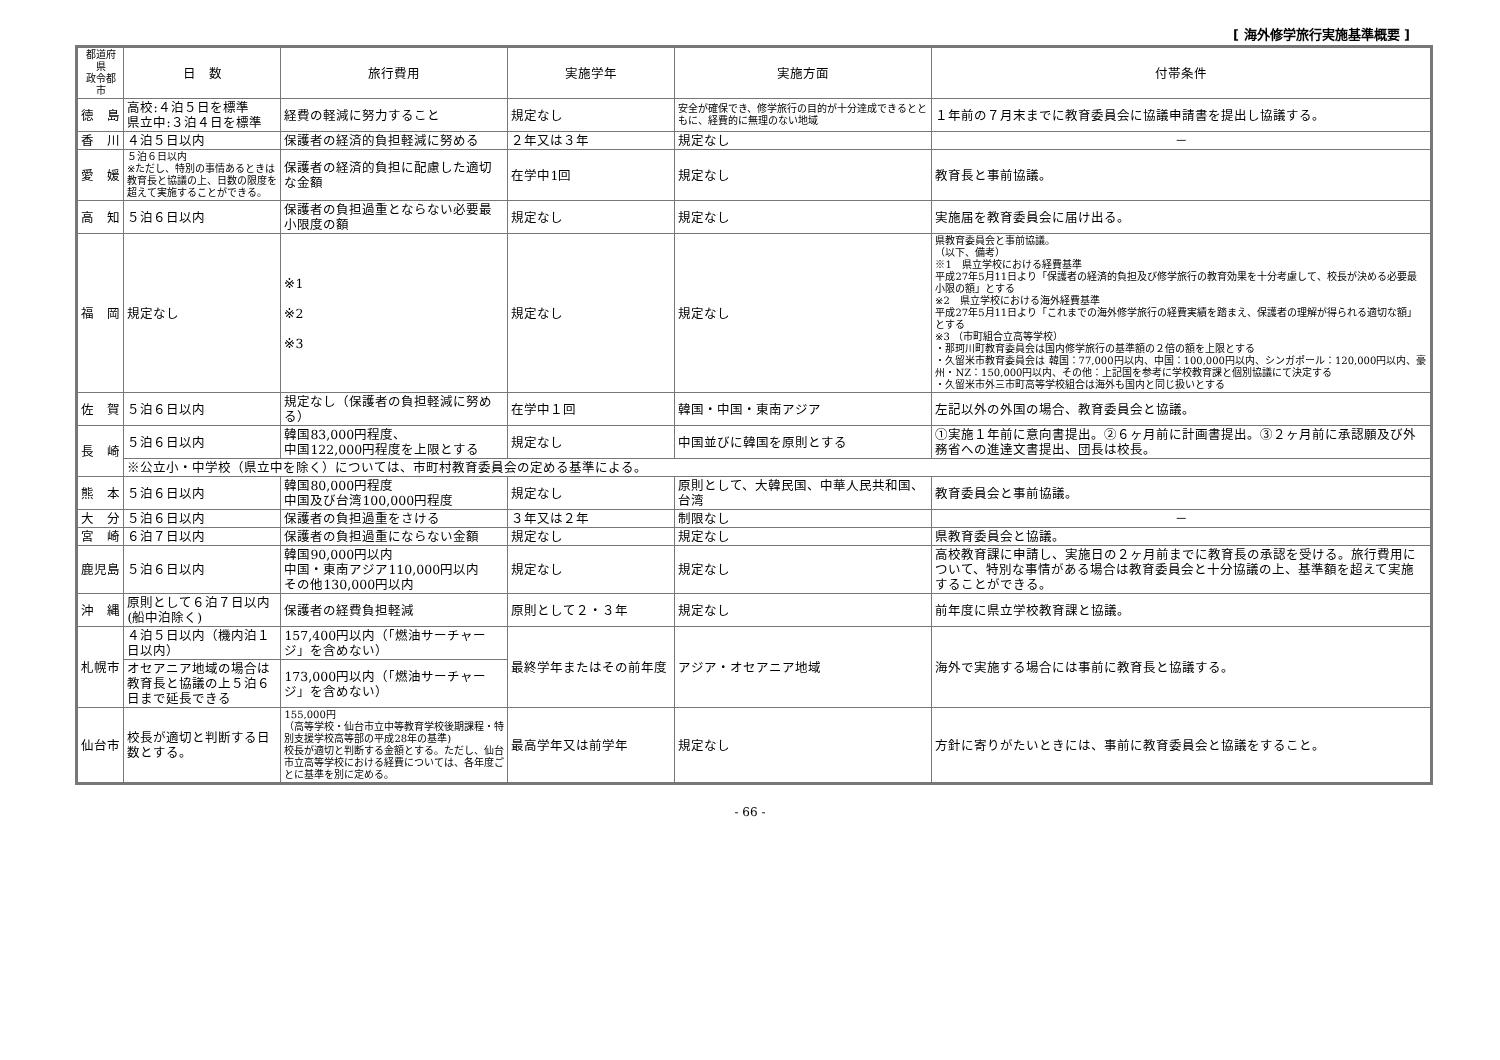[ 海外修学旅行実施基準概要 ]
| 都道府県 政令都市 | 日 数 | 旅行費用 | 実施学年 | 実施方面 | 付帯条件 |
| --- | --- | --- | --- | --- | --- |
| 徳 島 | 高校:４泊５日を標準 県立中:３泊４日を標準 | 経費の軽減に努力すること | 規定なし | 安全が確保でき、修学旅行の目的が十分達成できるとともに、経費的に無理のない地域 | １年前の７月末までに教育委員会に協議申請書を提出し協議する。 |
| 香 川 | ４泊５日以内 | 保護者の経済的負担軽減に努める | ２年又は３年 | 規定なし | － |
| 愛 媛 | ５泊６日以内 ※ただし、特別の事情あるときは教育長と協議の上、日数の限度を超えて実施することができる。 | 保護者の経済的負担に配慮した適切な金額 | 在学中1回 | 規定なし | 教育長と事前協議。 |
| 高 知 | ５泊６日以内 | 保護者の負担過重とならない必要最小限度の額 | 規定なし | 規定なし | 実施届を教育委員会に届け出る。 |
| 福 岡 | 規定なし | ※1 ※2 ※3 | 規定なし | 規定なし | 県教育委員会と事前協議。 （以下、備考） ※1 県立学校における経費基準 平成27年5月11日より「保護者の経済的負担及び修学旅行の教育効果を十分考慮して、校長が決める必要最小限の額」とする ※2 県立学校における海外経費基準 平成27年5月11日より「これまでの海外修学旅行の経費実績を踏まえ、保護者の理解が得られる適切な額」とする ※3 （市町組合立高等学校） ・那珂川町教育委員会は国内修学旅行の基準額の２倍の額を上限とする ・久留米市教育委員会は 韓国：77,000円以内、中国：100,000円以内、シンガポール：120,000円以内、豪州・NZ：150,000円以内、その他：上記国を参考に学校教育課と個別協議にて決定する ・久留米市外三市町高等学校組合は海外も国内と同じ扱いとする |
| 佐 賀 | ５泊６日以内 | 規定なし（保護者の負担軽減に努める） | 在学中１回 | 韓国・中国・東南アジア | 左記以外の外国の場合、教育委員会と協議。 |
| 長 崎 | ５泊６日以内 | 韓国83,000円程度、 中国122,000円程度を上限とする | 規定なし | 中国並びに韓国を原則とする | ①実施１年前に意向書提出。②６ヶ月前に計画書提出。③２ヶ月前に承認願及び外務省への進達文書提出、団長は校長。 |
| | ※公立小・中学校（県立中を除く）については、市町村教育委員会の定める基準による。 | | | | |
| 熊 本 | ５泊６日以内 | 韓国80,000円程度 中国及び台湾100,000円程度 | 規定なし | 原則として、大韓民国、中華人民共和国、台湾 | 教育委員会と事前協議。 |
| 大 分 | ５泊６日以内 | 保護者の負担過重をさける | ３年又は２年 | 制限なし | － |
| 宮 崎 | ６泊７日以内 | 保護者の負担過重にならない金額 | 規定なし | 規定なし | 県教育委員会と協議。 |
| 鹿児島 | ５泊６日以内 | 韓国90,000円以内 中国・東南アジア110,000円以内 その他130,000円以内 | 規定なし | 規定なし | 高校教育課に申請し、実施日の２ヶ月前までに教育長の承認を受ける。旅行費用について、特別な事情がある場合は教育委員会と十分協議の上、基準額を超えて実施することができる。 |
| 沖 縄 | 原則として６泊７日以内(船中泊除く) | 保護者の経費負担軽減 | 原則として２・３年 | 規定なし | 前年度に県立学校教育課と協議。 |
| 札幌市 | ４泊５日以内（機内泊１日以内） | 157,400円以内（「燃油サーチャージ」を含めない） | 最終学年またはその前年度 | アジア・オセアニア地域 | 海外で実施する場合には事前に教育長と協議する。 |
| | オセアニア地域の場合は教育長と協議の上５泊６日まで延長できる | 173,000円以内（「燃油サーチャージ」を含めない） | | | |
| 仙台市 | 校長が適切と判断する日数とする。 | 155,000円 （高等学校・仙台市立中等教育学校後期課程・特別支援学校高等部の平成28年の基準) 校長が適切と判断する金額とする。ただし、仙台市立高等学校における経費については、各年度ごとに基準を別に定める。 | 最高学年又は前学年 | 規定なし | 方針に寄りがたいときには、事前に教育委員会と協議をすること。 |
- 66 -